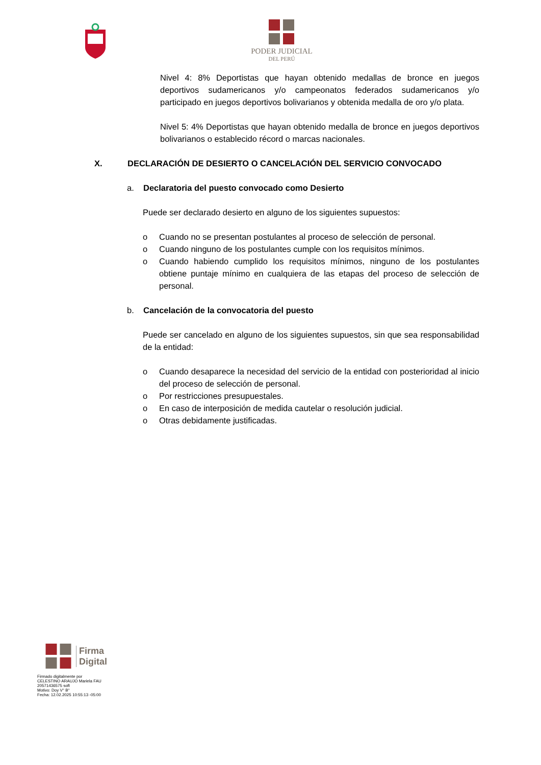PODER JUDICIAL
DEL PERÚ
Nivel 4: 8% Deportistas que hayan obtenido medallas de bronce en juegos deportivos sudamericanos y/o campeonatos federados sudamericanos y/o participado en juegos deportivos bolivarianos y obtenida medalla de oro y/o plata.
Nivel 5: 4% Deportistas que hayan obtenido medalla de bronce en juegos deportivos bolivarianos o establecido récord o marcas nacionales.
X. DECLARACIÓN DE DESIERTO O CANCELACIÓN DEL SERVICIO CONVOCADO
a. Declaratoria del puesto convocado como Desierto
Puede ser declarado desierto en alguno de los siguientes supuestos:
o Cuando no se presentan postulantes al proceso de selección de personal.
o Cuando ninguno de los postulantes cumple con los requisitos mínimos.
o Cuando habiendo cumplido los requisitos mínimos, ninguno de los postulantes obtiene puntaje mínimo en cualquiera de las etapas del proceso de selección de personal.
b. Cancelación de la convocatoria del puesto
Puede ser cancelado en alguno de los siguientes supuestos, sin que sea responsabilidad de la entidad:
o Cuando desaparece la necesidad del servicio de la entidad con posterioridad al inicio del proceso de selección de personal.
o Por restricciones presupuestales.
o En caso de interposición de medida cautelar o resolución judicial.
o Otras debidamente justificadas.
Firma
Digital
Firmado digitalmente por
CELESTINO ARAUJO Mariela FAU
20571436575 soft
Motivo: Doy V° B°
Fecha: 12.02.2025 10:55:13 -05:00